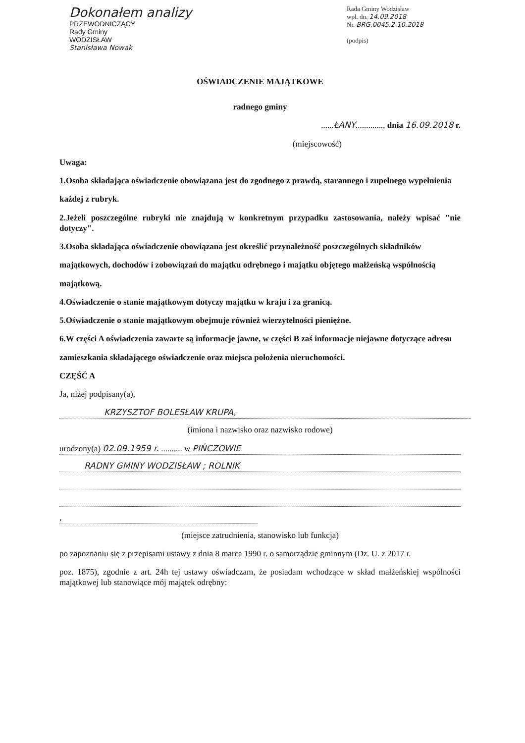Dokonałem analizy
PRZEWODNICZĄCY
Rady Gminy
WODZISŁAW
Stanisława Nowak
Rada Gminy Wodzisław
wpł. dn. 14.09.2018
Nr. BRG.0045.2.10.2018
(podpis)
OŚWIADCZENIE MAJĄTKOWE
radnego gminy
......ŁANY............., dnia 16.09.2018 r.
(miejscowość)
Uwaga:
1.Osoba składająca oświadczenie obowiązana jest do zgodnego z prawdą, starannego i zupełnego wypełnienia
każdej z rubryk.
2.Jeżeli poszczególne rubryki nie znajdują w konkretnym przypadku zastosowania, należy wpisać "nie dotyczy".
3.Osoba składająca oświadczenie obowiązana jest określić przynależność poszczególnych składników
majątkowych, dochodów i zobowiązań do majątku odrębnego i majątku objętego małżeńską wspólnością
majątkową.
4.Oświadczenie o stanie majątkowym dotyczy majątku w kraju i za granicą.
5.Oświadczenie o stanie majątkowym obejmuje również wierzytelności pieniężne.
6.W części A oświadczenia zawarte są informacje jawne, w części B zaś informacje niejawne dotyczące adresu
zamieszkania składającego oświadczenie oraz miejsca położenia nieruchomości.
CZĘŚĆ A
Ja, niżej podpisany(a),
KRZYSZTOF BOLESŁAW KRUPA,
(imiona i nazwisko oraz nazwisko rodowe)
urodzony(a) 02.09.1959 r. .......... w PIŃCZOWIE
RADNY GMINY WODZISŁAW ; ROLNIK
,
(miejsce zatrudnienia, stanowisko lub funkcja)
po zapoznaniu się z przepisami ustawy z dnia 8 marca 1990 r. o samorządzie gminnym (Dz. U. z 2017 r.
poz. 1875), zgodnie z art. 24h tej ustawy oświadczam, że posiadam wchodzące w skład małżeńskiej wspólności majątkowej lub stanowiące mój majątek odrębny: